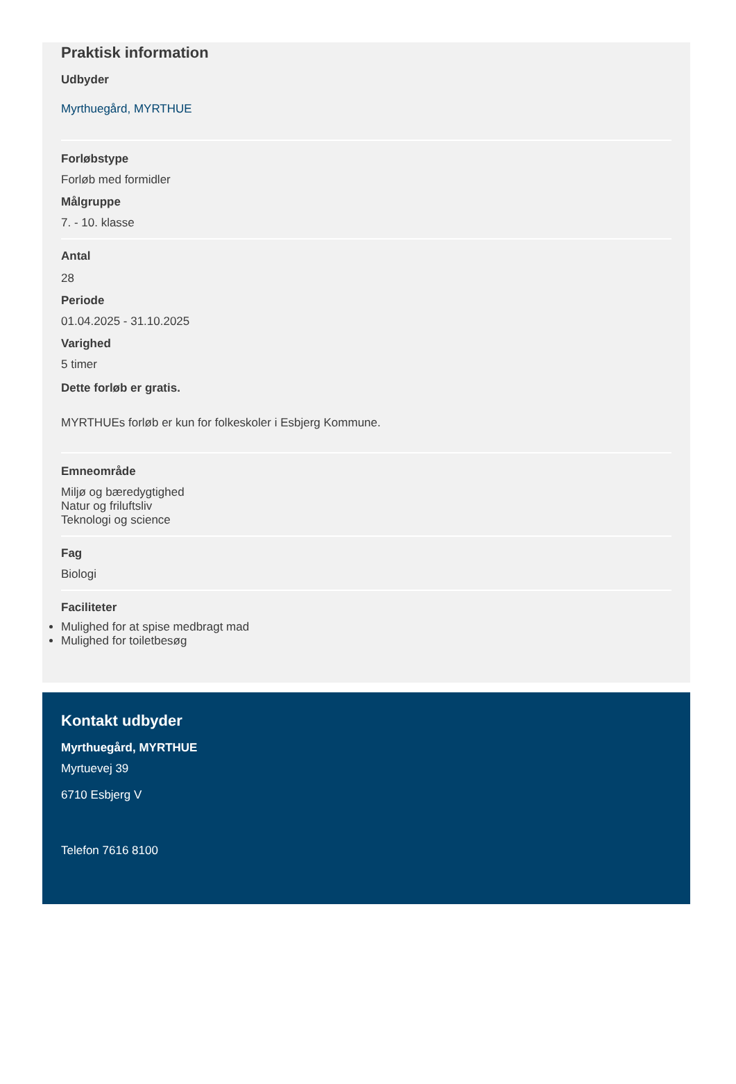Praktisk information
Udbyder
Myrthuegård, MYRTHUE
Forløbstype
Forløb med formidler
Målgruppe
7. - 10. klasse
Antal
28
Periode
01.04.2025 - 31.10.2025
Varighed
5 timer
Dette forløb er gratis.
MYRTHUEs forløb er kun for folkeskoler i Esbjerg Kommune.
Emneområde
Miljø og bæredygtighed
Natur og friluftsliv
Teknologi og science
Fag
Biologi
Faciliteter
Mulighed for at spise medbragt mad
Mulighed for toiletbesøg
Kontakt udbyder
Myrthuegård, MYRTHUE
Myrtuevej 39
6710 Esbjerg V
Telefon 7616 8100